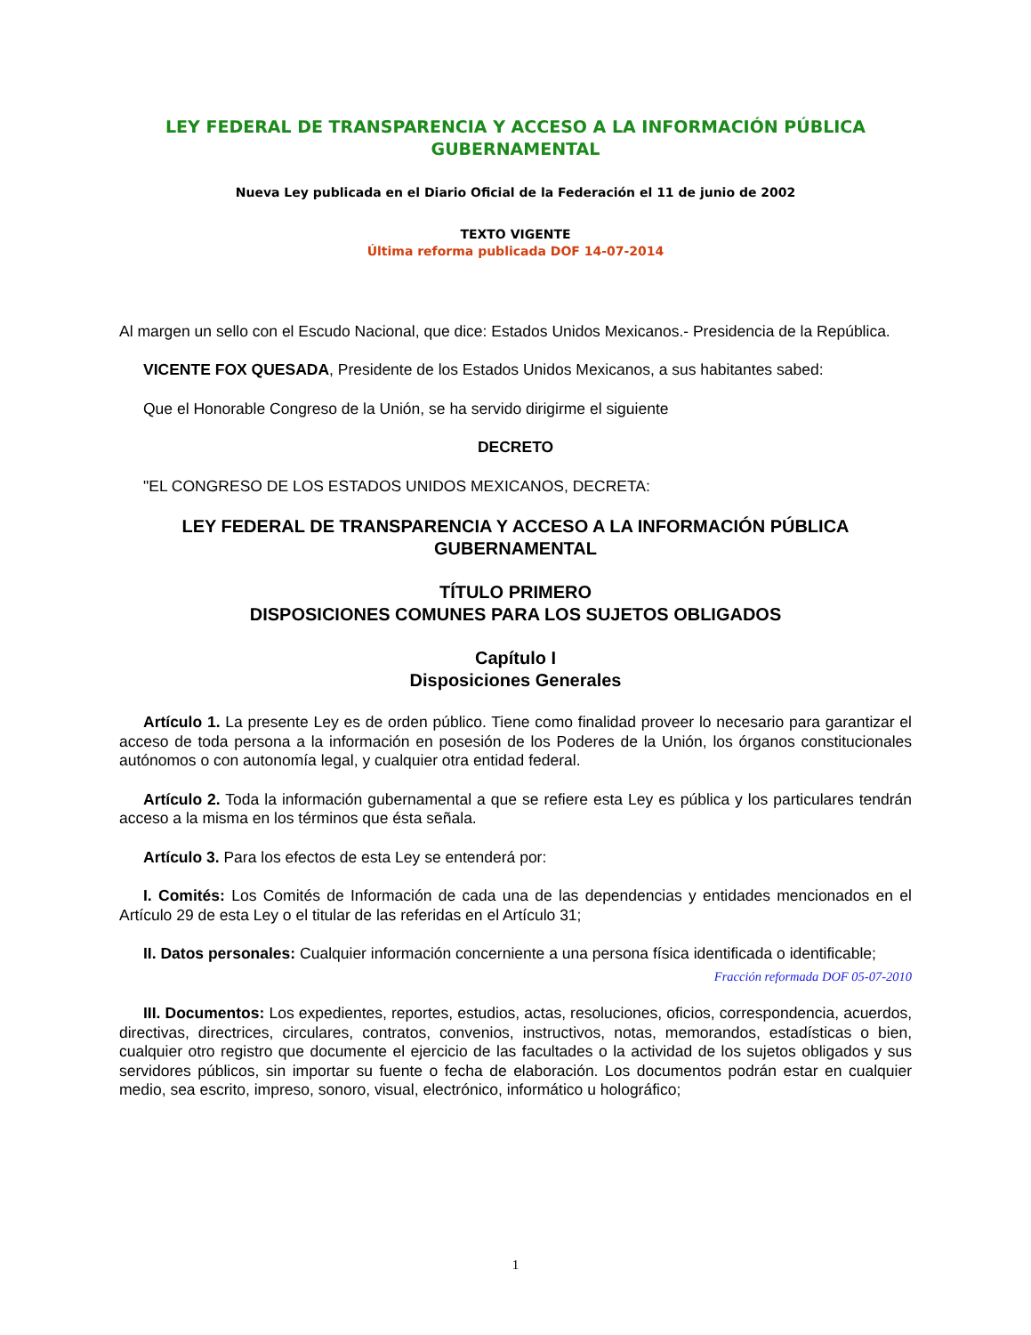LEY FEDERAL DE TRANSPARENCIA Y ACCESO A LA INFORMACIÓN PÚBLICA GUBERNAMENTAL
Nueva Ley publicada en el Diario Oficial de la Federación el 11 de junio de 2002
TEXTO VIGENTE
Última reforma publicada DOF 14-07-2014
Al margen un sello con el Escudo Nacional, que dice: Estados Unidos Mexicanos.- Presidencia de la República.
VICENTE FOX QUESADA, Presidente de los Estados Unidos Mexicanos, a sus habitantes sabed:
Que el Honorable Congreso de la Unión, se ha servido dirigirme el siguiente
DECRETO
"EL CONGRESO DE LOS ESTADOS UNIDOS MEXICANOS, DECRETA:
LEY FEDERAL DE TRANSPARENCIA Y ACCESO A LA INFORMACIÓN PÚBLICA GUBERNAMENTAL
TÍTULO PRIMERO
DISPOSICIONES COMUNES PARA LOS SUJETOS OBLIGADOS
Capítulo I
Disposiciones Generales
Artículo 1. La presente Ley es de orden público. Tiene como finalidad proveer lo necesario para garantizar el acceso de toda persona a la información en posesión de los Poderes de la Unión, los órganos constitucionales autónomos o con autonomía legal, y cualquier otra entidad federal.
Artículo 2. Toda la información gubernamental a que se refiere esta Ley es pública y los particulares tendrán acceso a la misma en los términos que ésta señala.
Artículo 3. Para los efectos de esta Ley se entenderá por:
I. Comités: Los Comités de Información de cada una de las dependencias y entidades mencionados en el Artículo 29 de esta Ley o el titular de las referidas en el Artículo 31;
II. Datos personales: Cualquier información concerniente a una persona física identificada o identificable;
Fracción reformada DOF 05-07-2010
III. Documentos: Los expedientes, reportes, estudios, actas, resoluciones, oficios, correspondencia, acuerdos, directivas, directrices, circulares, contratos, convenios, instructivos, notas, memorandos, estadísticas o bien, cualquier otro registro que documente el ejercicio de las facultades o la actividad de los sujetos obligados y sus servidores públicos, sin importar su fuente o fecha de elaboración. Los documentos podrán estar en cualquier medio, sea escrito, impreso, sonoro, visual, electrónico, informático u holográfico;
1